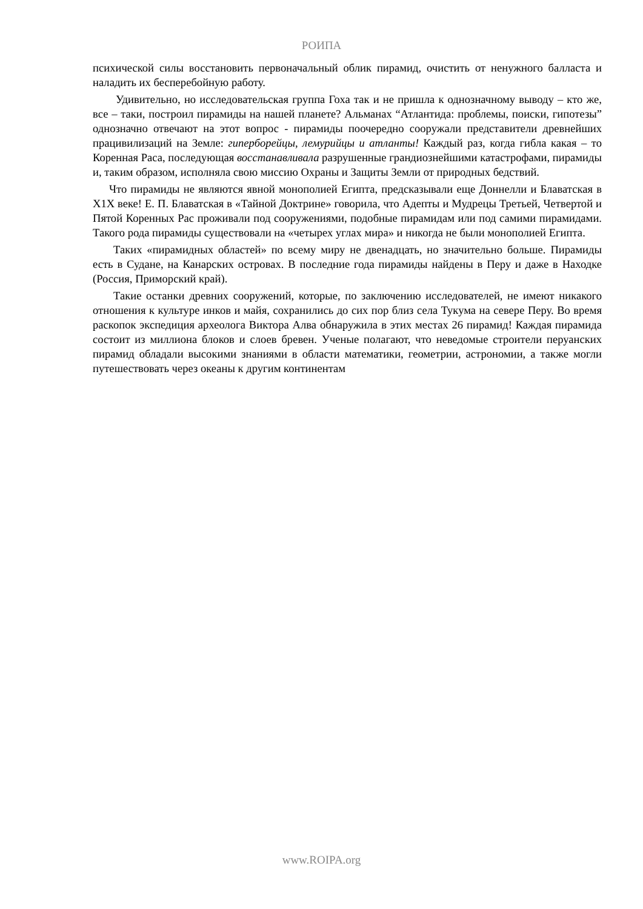РОИПА
психической силы восстановить первоначальный облик пирамид, очистить от ненужного балласта и наладить их бесперебойную работу.
Удивительно, но исследовательская группа Гоха так и не пришла к однозначному выводу – кто же, все – таки, построил пирамиды на нашей планете? Альманах “Атлантида: проблемы, поиски, гипотезы” однозначно отвечают на этот вопрос - пирамиды поочередно сооружали представители древнейших працивилизаций на Земле: гиперборейцы, лемурийцы и атланты! Каждый раз, когда гибла какая – то Коренная Раса, последующая восстанавливала разрушенные грандиознейшими катастрофами, пирамиды и, таким образом, исполняла свою миссию Охраны и Защиты Земли от природных бедствий.
Что пирамиды не являются явной монополией Египта, предсказывали еще Доннелли и Блаватская в Х1Х веке! Е. П. Блаватская в «Тайной Доктрине» говорила, что Адепты и Мудрецы Третьей, Четвертой и Пятой Коренных Рас проживали под сооружениями, подобные пирамидам или под самими пирамидами. Такого рода пирамиды существовали на «четырех углах мира» и никогда не были монополией Египта.
Таких «пирамидных областей» по всему миру не двенадцать, но значительно больше. Пирамиды есть в Судане, на Канарских островах. В последние года пирамиды найдены в Перу и даже в Находке (Россия, Приморский край).
Такие останки древних сооружений, которые, по заключению исследователей, не имеют никакого отношения к культуре инков и майя, сохранились до сих пор близ села Тукума на севере Перу. Во время раскопок экспедиция археолога Виктора Алва обнаружила в этих местах 26 пирамид! Каждая пирамида состоит из миллиона блоков и слоев бревен. Ученые полагают, что неведомые строители перуанских пирамид обладали высокими знаниями в области математики, геометрии, астрономии, а также могли путешествовать через океаны к другим континентам
www.ROIPA.org